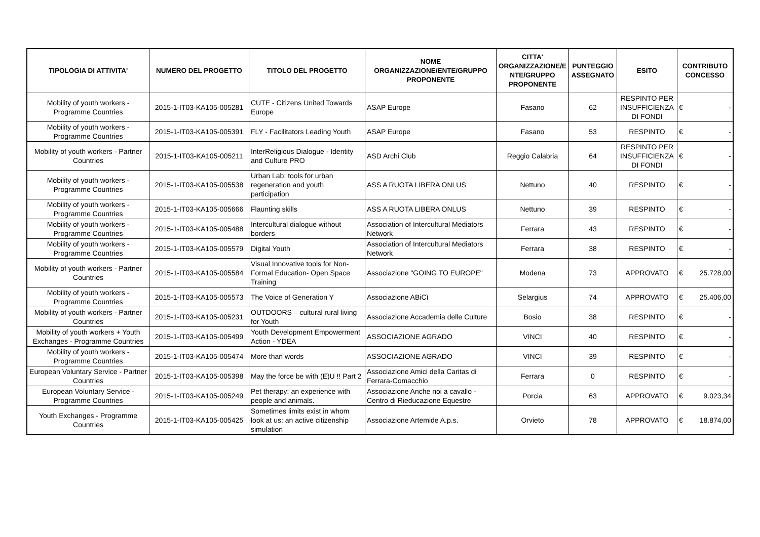| TIPOLOGIA DI ATTIVITA' | NUMERO DEL PROGETTO | TITOLO DEL PROGETTO | NOME ORGANIZZAZIONE/ENTE/GRUPPO PROPONENTE | CITTA' ORGANIZZAZIONE/E NTE/GRUPPO PROPONENTE | PUNTEGGIO ASSEGNATO | ESITO | CONTRIBUTO CONCESSO |
| --- | --- | --- | --- | --- | --- | --- | --- |
| Mobility of youth workers - Programme Countries | 2015-1-IT03-KA105-005281 | CUTE - Citizens United Towards Europe | ASAP Europe | Fasano | 62 | RESPINTO PER INSUFFICIENZA DI FONDI | € - |
| Mobility of youth workers - Programme Countries | 2015-1-IT03-KA105-005391 | FLY - Facilitators Leading Youth | ASAP Europe | Fasano | 53 | RESPINTO | € - |
| Mobility of youth workers - Partner Countries | 2015-1-IT03-KA105-005211 | InterReligious Dialogue - Identity and Culture PRO | ASD Archi Club | Reggio Calabria | 64 | RESPINTO PER INSUFFICIENZA DI FONDI | € - |
| Mobility of youth workers - Programme Countries | 2015-1-IT03-KA105-005538 | Urban Lab: tools for urban regeneration and youth participation | ASS A RUOTA LIBERA ONLUS | Nettuno | 40 | RESPINTO | € - |
| Mobility of youth workers - Programme Countries | 2015-1-IT03-KA105-005666 | Flaunting skills | ASS A RUOTA LIBERA ONLUS | Nettuno | 39 | RESPINTO | € - |
| Mobility of youth workers - Programme Countries | 2015-1-IT03-KA105-005488 | Intercultural dialogue without borders | Association of Intercultural Mediators Network | Ferrara | 43 | RESPINTO | € - |
| Mobility of youth workers - Programme Countries | 2015-1-IT03-KA105-005579 | Digital Youth | Association of Intercultural Mediators Network | Ferrara | 38 | RESPINTO | € - |
| Mobility of youth workers - Partner Countries | 2015-1-IT03-KA105-005584 | Visual Innovative tools for Non-Formal Education- Open Space Training | Associazione "GOING TO EUROPE" | Modena | 73 | APPROVATO | € 25.728,00 |
| Mobility of youth workers - Programme Countries | 2015-1-IT03-KA105-005573 | The Voice of Generation Y | Associazione ABiCì | Selargius | 74 | APPROVATO | € 25.406,00 |
| Mobility of youth workers - Partner Countries | 2015-1-IT03-KA105-005231 | OUTDOORS – cultural rural living for Youth | Associazione Accademia delle Culture | Bosio | 38 | RESPINTO | € - |
| Mobility of youth workers + Youth Exchanges - Programme Countries | 2015-1-IT03-KA105-005499 | Youth Development Empowerment Action - YDEA | ASSOCIAZIONE AGRADO | VINCI | 40 | RESPINTO | € - |
| Mobility of youth workers - Programme Countries | 2015-1-IT03-KA105-005474 | More than words | ASSOCIAZIONE AGRADO | VINCI | 39 | RESPINTO | € - |
| European Voluntary Service - Partner Countries | 2015-1-IT03-KA105-005398 | May the force be with (E)U !! Part 2 | Associazione Amici della Caritas di Ferrara-Comacchio | Ferrara | 0 | RESPINTO | € - |
| European Voluntary Service - Programme Countries | 2015-1-IT03-KA105-005249 | Pet therapy: an experience with people and animals. | Associazione Anche noi a cavallo - Centro di Rieducazione Equestre | Porcia | 63 | APPROVATO | € 9.023,34 |
| Youth Exchanges - Programme Countries | 2015-1-IT03-KA105-005425 | Sometimes limits exist in whom look at us: an active citizenship simulation | Associazione Artemide A.p.s. | Orvieto | 78 | APPROVATO | € 18.874,00 |